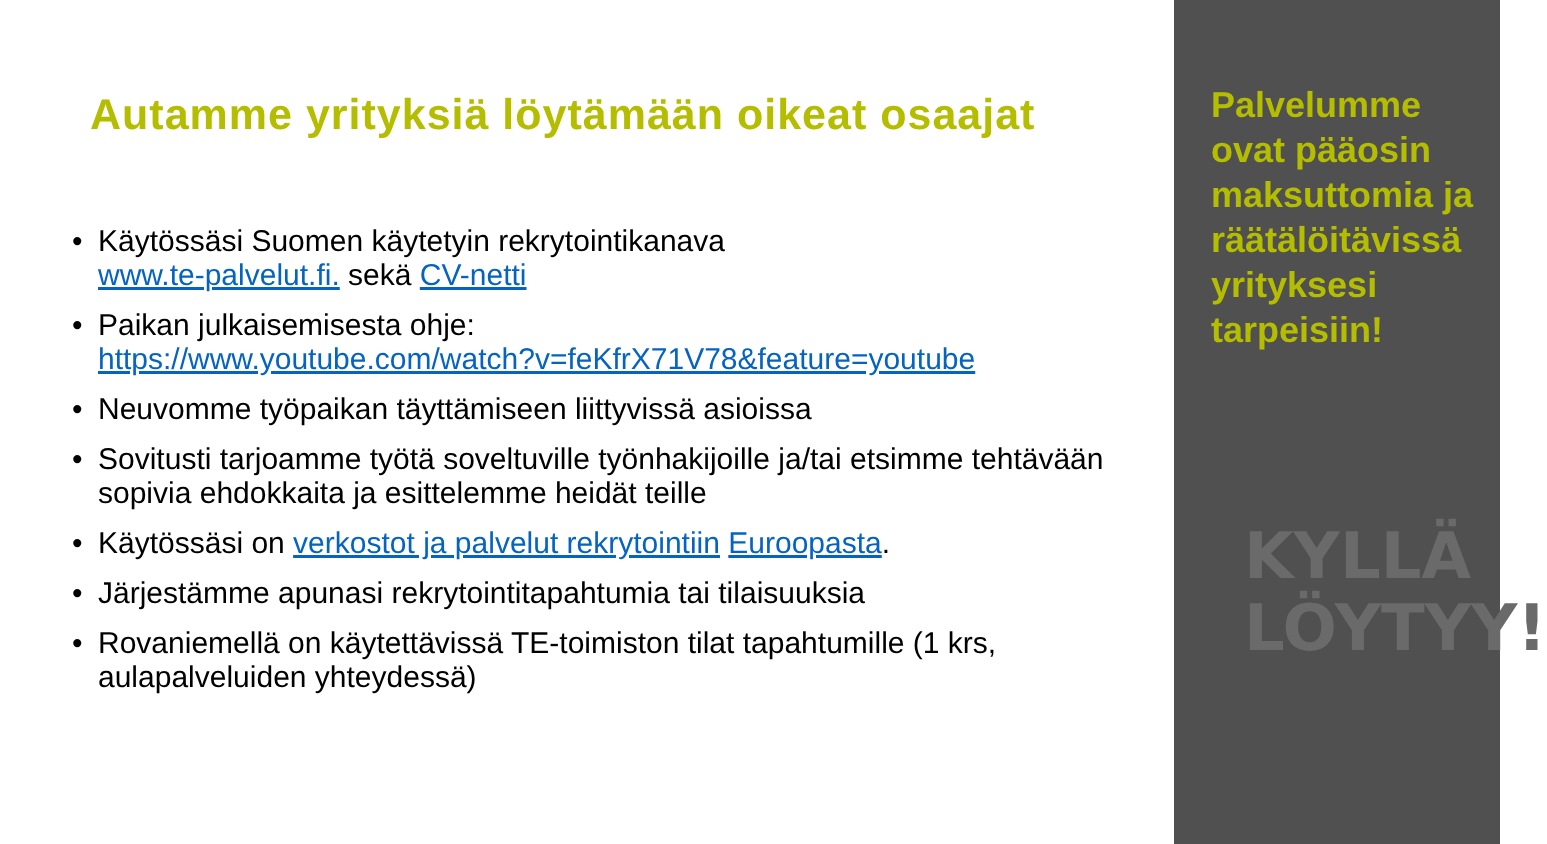Autamme yrityksiä löytämään oikeat osaajat
• Käytössäsi Suomen käytetyin rekrytointikanava
www.te-palvelut.fi. sekä CV-netti
• Paikan julkaisemisesta ohje:
https://www.youtube.com/watch?v=feKfrX71V78&feature=youtube
• Neuvomme työpaikan täyttämiseen liittyvissä asioissa
• Sovitusti tarjoamme työtä soveltuville työnhakijoille ja/tai etsimme tehtävään sopivia ehdokkaita ja esittelemme heidät teille
• Käytössäsi on verkostot ja palvelut rekrytointiin Euroopasta.
• Järjestämme apunasi rekrytointitapahtumia tai tilaisuuksia
• Rovaniemellä on käytettävissä TE-toimiston tilat tapahtumille (1 krs, aulapalveluiden yhteydessä)
Palvelumme ovat pääosin maksuttomia ja räätälöitävissä yrityksesi tarpeisiin!
KYLLÄ
LÖYTYY!